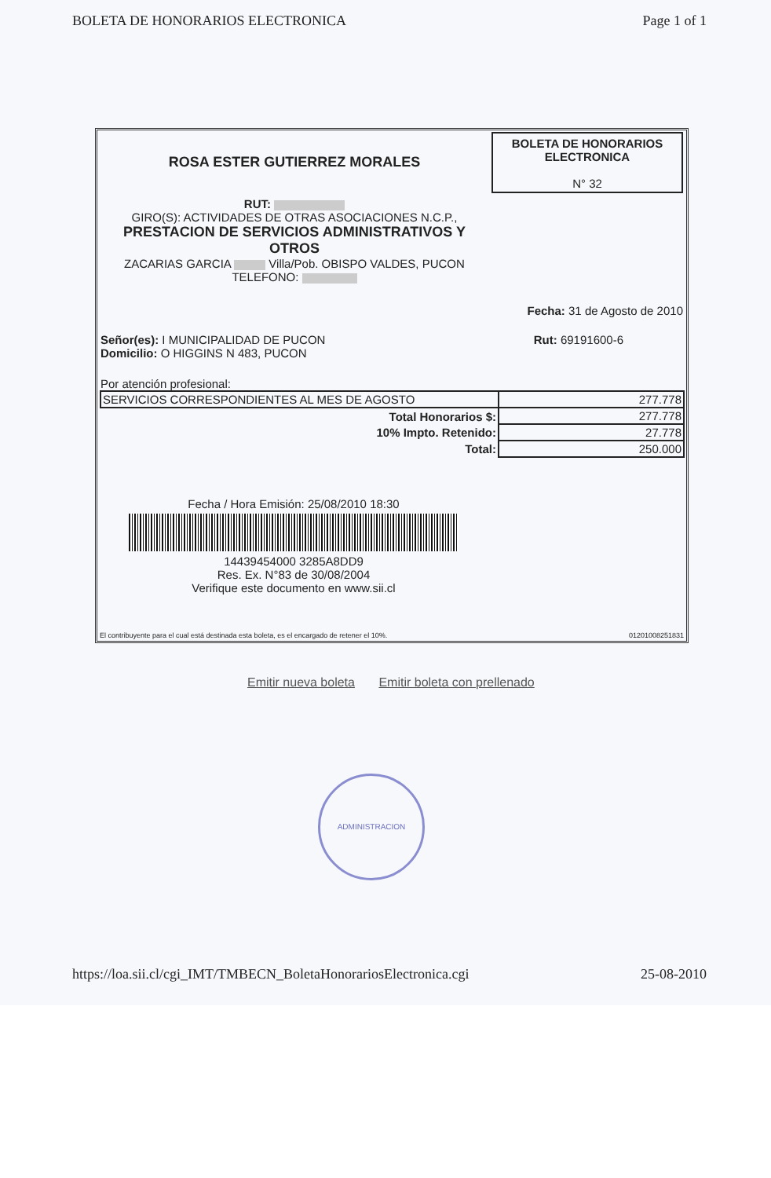BOLETA DE HONORARIOS ELECTRONICA Page 1 of 1
ROSA ESTER GUTIERREZ MORALES
RUT:
GIRO(S): ACTIVIDADES DE OTRAS ASOCIACIONES N.C.P.,
PRESTACION DE SERVICIOS ADMINISTRATIVOS Y OTROS
ZACARIAS GARCIA Villa/Pob. OBISPO VALDES, PUCON
TELEFONO:
BOLETA DE HONORARIOS
ELECTRONICA
N° 32
Fecha: 31 de Agosto de 2010
Señor(es): I MUNICIPALIDAD DE PUCON
Domicilio: O HIGGINS N 483, PUCON
Rut: 69191600-6
Por atención profesional:
| SERVICIOS CORRESPONDIENTES AL MES DE AGOSTO | 277.778 |
| Total Honorarios $: | 277.778 |
| 10% Impto. Retenido: | 27.778 |
| Total: | 250.000 |
Fecha / Hora Emisión: 25/08/2010 18:30
14439454000 3285A8DD9
Res. Ex. N°83 de 30/08/2004
Verifique este documento en www.sii.cl
El contribuyente para el cual está destinada esta boleta, es el encargado de retener el 10%. 01201008251831
Emitir nueva boleta Emitir boleta con prellenado
ADMINISTRACION
https://loa.sii.cl/cgi_IMT/TMBECN_BoletaHonorariosElectronica.cgi 25-08-2010